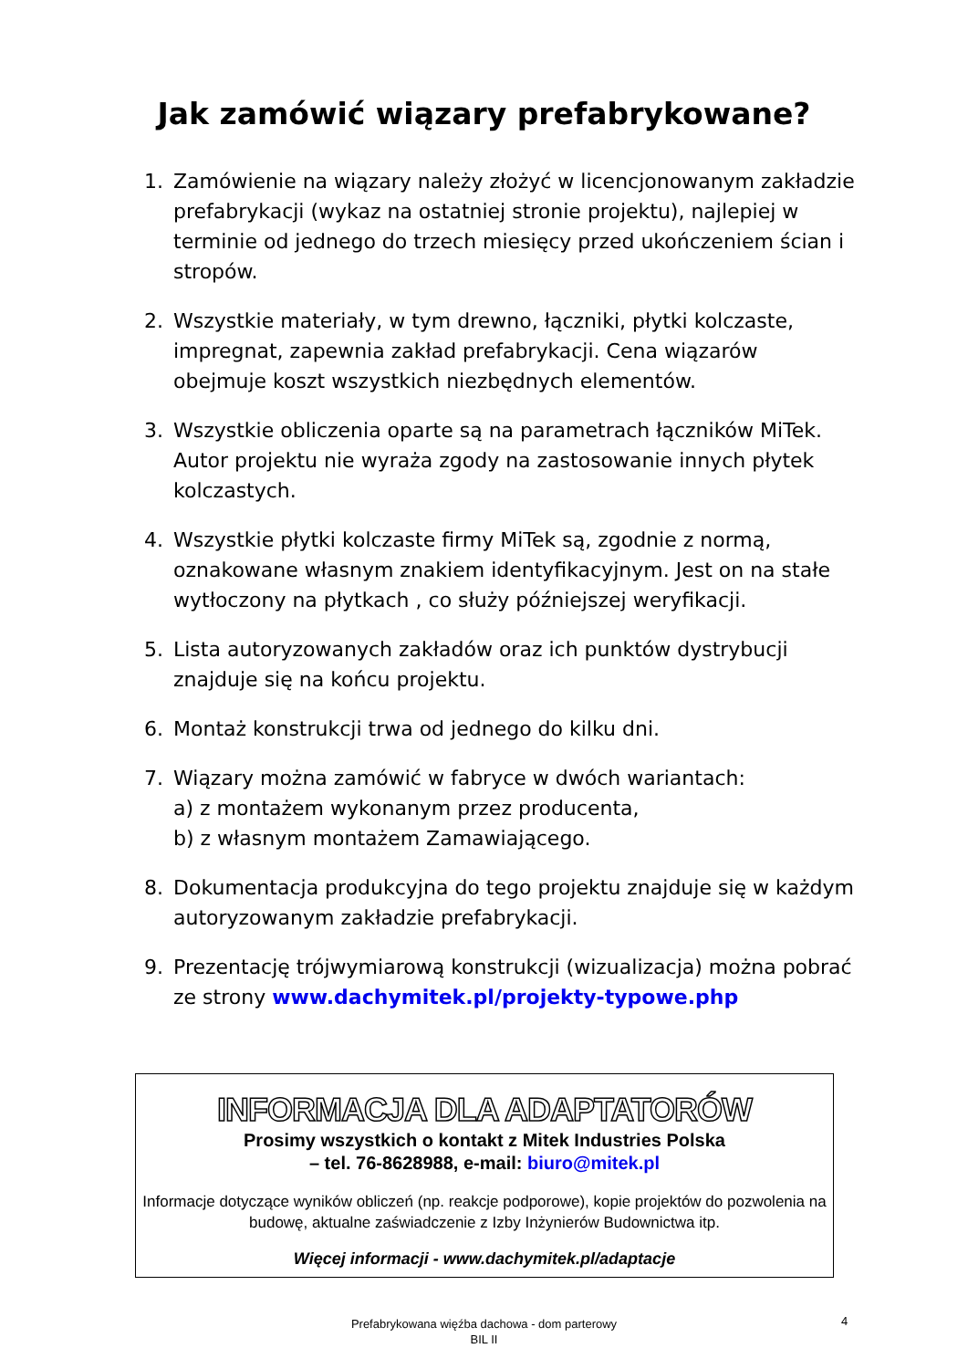Jak zamówić wiązary prefabrykowane?
1. Zamówienie na wiązary należy złożyć w licencjonowanym zakładzie prefabrykacji (wykaz na ostatniej stronie projektu), najlepiej w terminie od jednego do trzech miesięcy przed ukończeniem ścian i stropów.
2. Wszystkie materiały, w tym drewno, łączniki, płytki kolczaste, impregnat, zapewnia zakład prefabrykacji. Cena wiązarów obejmuje koszt wszystkich niezbędnych elementów.
3. Wszystkie obliczenia oparte są na parametrach łączników MiTek. Autor projektu nie wyraża zgody na zastosowanie innych płytek kolczastych.
4. Wszystkie płytki kolczaste firmy MiTek są, zgodnie z normą, oznakowane własnym znakiem identyfikacyjnym. Jest on na stałe wytłoczony na płytkach , co służy późniejszej weryfikacji.
5. Lista autoryzowanych zakładów oraz ich punktów dystrybucji znajduje się na końcu projektu.
6. Montaż konstrukcji trwa od jednego do kilku dni.
7. Wiązary można zamówić w fabryce w dwóch wariantach:
a) z montażem wykonanym przez producenta,
b) z własnym montażem Zamawiającego.
8. Dokumentacja produkcyjna do tego projektu znajduje się w każdym autoryzowanym zakładzie prefabrykacji.
9. Prezentację trójwymiarową konstrukcji (wizualizacja) można pobrać ze strony www.dachymitek.pl/projekty-typowe.php
INFORMACJA DLA ADAPTATORÓW
Prosimy wszystkich o kontakt z Mitek Industries Polska
– tel. 76-8628988, e-mail: biuro@mitek.pl
Informacje dotyczące wyników obliczeń (np. reakcje podporowe), kopie projektów do pozwolenia na budowę, aktualne zaświadczenie z Izby Inżynierów Budownictwa itp.
Więcej informacji - www.dachymitek.pl/adaptacje
Prefabrykowana więźba dachowa - dom parterowy
BIL II
4